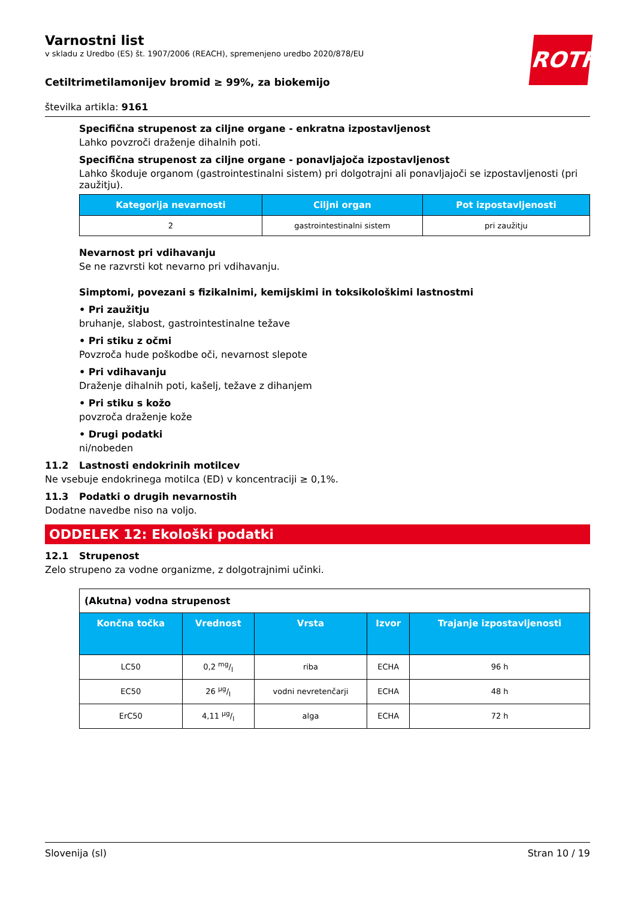ROTH
Varnostni list
v skladu z Uredbo (ES) št. 1907/2006 (REACH), spremenjeno uredbo 2020/878/EU
Cetiltrimetilamonijev bromid ≥ 99%, za biokemijo
številka artikla: 9161
Specifična strupenost za ciljne organe - enkratna izpostavljenost
Lahko povzroči draženje dihalnih poti.
Specifična strupenost za ciljne organe - ponavljajoča izpostavljenost
Lahko škoduje organom (gastrointestinalni sistem) pri dolgotrajni ali ponavljajoči se izpostavljenosti (pri zaužitju).
| Kategorija nevarnosti | Ciljni organ | Pot izpostavljenosti |
| --- | --- | --- |
| 2 | gastrointestinalni sistem | pri zaužitju |
Nevarnost pri vdihavanju
Se ne razvrsti kot nevarno pri vdihavanju.
Simptomi, povezani s fizikalnimi, kemijskimi in toksikološkimi lastnostmi
• Pri zaužitju
bruhanje, slabost, gastrointestinalne težave
• Pri stiku z očmi
Povzroča hude poškodbe oči, nevarnost slepote
• Pri vdihavanju
Draženje dihalnih poti, kašelj, težave z dihanjem
• Pri stiku s kožo
povzroča draženje kože
• Drugi podatki
ni/nobeden
11.2 Lastnosti endokrinih motilcev
Ne vsebuje endokrinega motilca (ED) v koncentraciji ≥ 0,1%.
11.3 Podatki o drugih nevarnostih
Dodatne navedbe niso na voljo.
ODDELEK 12: Ekološki podatki
12.1 Strupenost
Zelo strupeno za vodne organizme, z dolgotrajnimi učinki.
| (Akutna) vodna strupenost | | | | |
| Končna točka | Vrednost | Vrsta | Izvor | Trajanje izpostavljenosti |
| LC50 | 0,2 mg/l | riba | ECHA | 96 h |
| EC50 | 26 µg/l | vodni nevretenčarji | ECHA | 48 h |
| ErC50 | 4,11 µg/l | alga | ECHA | 72 h |
Slovenija (sl) Stran 10 / 19